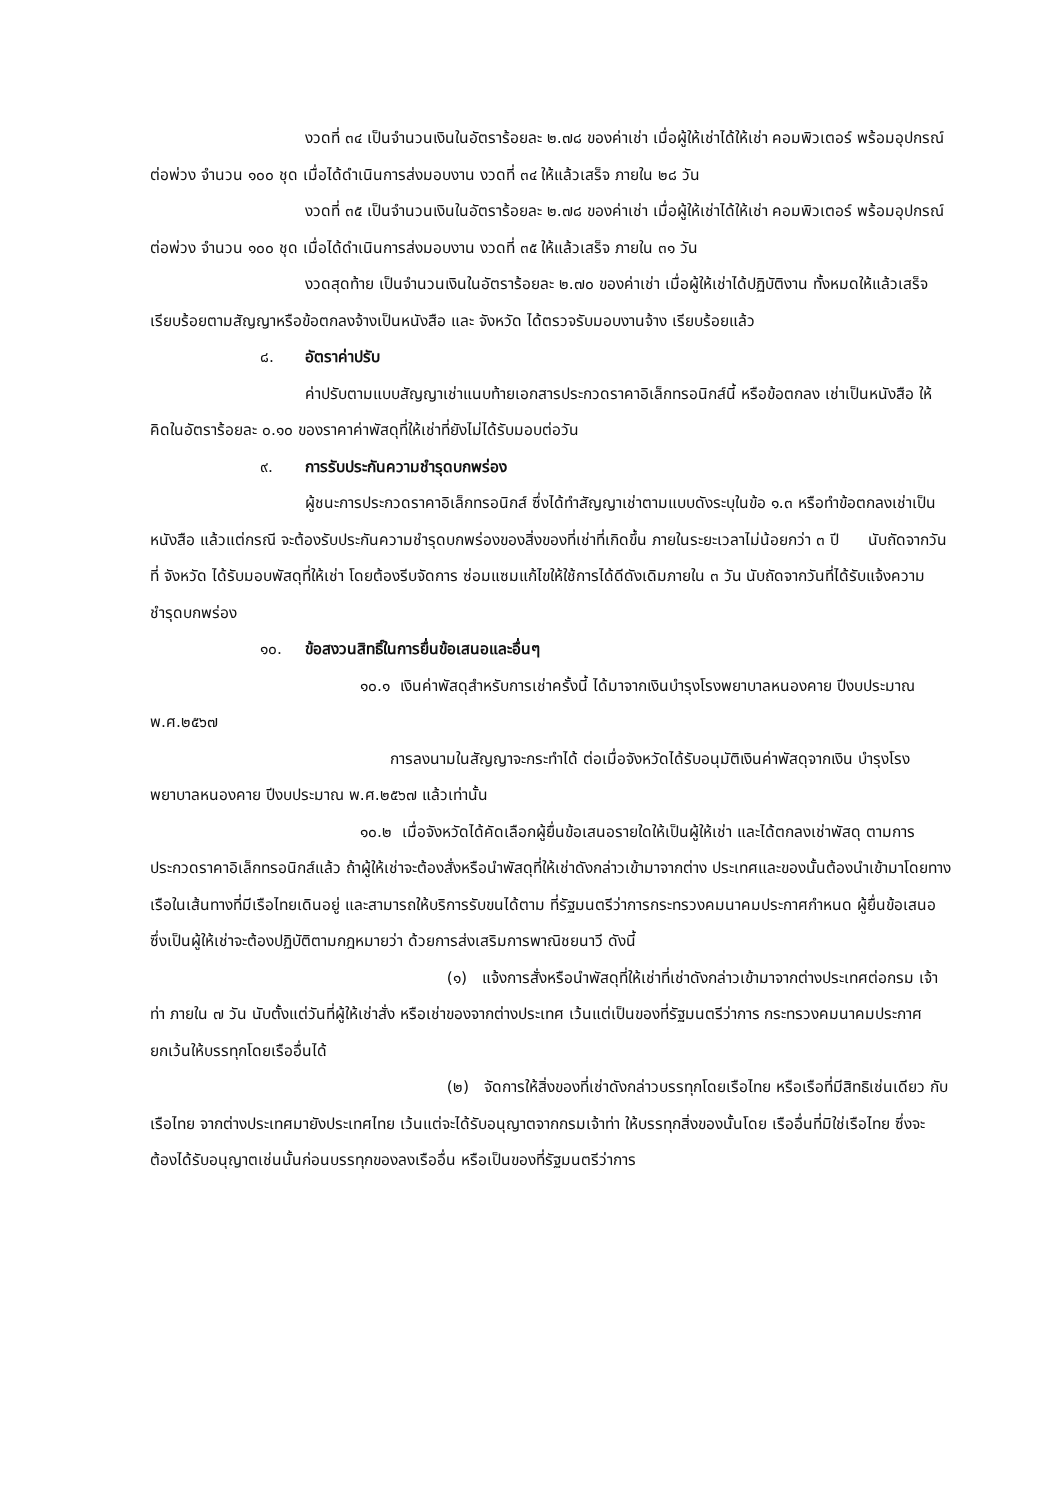งวดที่ ๓๔ เป็นจำนวนเงินในอัตราร้อยละ ๒.๗๘ ของค่าเช่า เมื่อผู้ให้เช่าได้ให้เช่า คอมพิวเตอร์ พร้อมอุปกรณ์ต่อพ่วง จำนวน ๑๐๐ ชุด เมื่อได้ดำเนินการส่งมอบงาน งวดที่ ๓๔ ให้แล้วเสร็จ ภายใน ๒๘ วัน
งวดที่ ๓๕ เป็นจำนวนเงินในอัตราร้อยละ ๒.๗๘ ของค่าเช่า เมื่อผู้ให้เช่าได้ให้เช่า คอมพิวเตอร์ พร้อมอุปกรณ์ต่อพ่วง จำนวน ๑๐๐ ชุด เมื่อได้ดำเนินการส่งมอบงาน งวดที่ ๓๕ ให้แล้วเสร็จ ภายใน ๓๑ วัน
งวดสุดท้าย เป็นจำนวนเงินในอัตราร้อยละ ๒.๗๐ ของค่าเช่า เมื่อผู้ให้เช่าได้ปฏิบัติงาน ทั้งหมดให้แล้วเสร็จเรียบร้อยตามสัญญาหรือข้อตกลงจ้างเป็นหนังสือ และ จังหวัด ได้ตรวจรับมอบงานจ้าง เรียบร้อยแล้ว
๘. อัตราค่าปรับ
ค่าปรับตามแบบสัญญาเช่าแนบท้ายเอกสารประกวดราคาอิเล็กทรอนิกส์นี้ หรือข้อตกลง เช่าเป็นหนังสือ ให้คิดในอัตราร้อยละ ๐.๑๐ ของราคาค่าพัสดุที่ให้เช่าที่ยังไม่ได้รับมอบต่อวัน
๙. การรับประกันความชำรุดบกพร่อง
ผู้ชนะการประกวดราคาอิเล็กทรอนิกส์ ซึ่งได้ทำสัญญาเช่าตามแบบดังระบุในข้อ ๑.๓ หรือทำข้อตกลงเช่าเป็นหนังสือ แล้วแต่กรณี จะต้องรับประกันความชำรุดบกพร่องของสิ่งของที่เช่าที่เกิดขึ้น ภายในระยะเวลาไม่น้อยกว่า ๓ ปี นับถัดจากวันที่ จังหวัด ได้รับมอบพัสดุที่ให้เช่า โดยต้องรีบจัดการ ซ่อมแซมแก้ไขให้ใช้การได้ดีดังเดิมภายใน ๓ วัน นับถัดจากวันที่ได้รับแจ้งความชำรุดบกพร่อง
๑๐. ข้อสงวนสิทธิ์ในการยื่นข้อเสนอและอื่นๆ
๑๐.๑ เงินค่าพัสดุสำหรับการเช่าครั้งนี้ ได้มาจากเงินบำรุงโรงพยาบาลหนองคาย ปีงบประมาณ พ.ศ.๒๕๖๗
การลงนามในสัญญาจะกระทำได้ ต่อเมื่อจังหวัดได้รับอนุมัติเงินค่าพัสดุจากเงิน บำรุงโรงพยาบาลหนองคาย ปีงบประมาณ พ.ศ.๒๕๖๗ แล้วเท่านั้น
๑๐.๒ เมื่อจังหวัดได้คัดเลือกผู้ยื่นข้อเสนอรายใดให้เป็นผู้ให้เช่า และได้ตกลงเช่าพัสดุ ตามการประกวดราคาอิเล็กทรอนิกส์แล้ว ถ้าผู้ให้เช่าจะต้องสั่งหรือนำพัสดุที่ให้เช่าดังกล่าวเข้ามาจากต่าง ประเทศและของนั้นต้องนำเข้ามาโดยทางเรือในเส้นทางที่มีเรือไทยเดินอยู่ และสามารถให้บริการรับขนได้ตาม ที่รัฐมนตรีว่าการกระทรวงคมนาคมประกาศกำหนด ผู้ยื่นข้อเสนอซึ่งเป็นผู้ให้เช่าจะต้องปฏิบัติตามกฎหมายว่า ด้วยการส่งเสริมการพาณิชยนาวี ดังนี้
(๑) แจ้งการสั่งหรือนำพัสดุที่ให้เช่าที่เช่าดังกล่าวเข้ามาจากต่างประเทศต่อกรม เจ้าท่า ภายใน ๗ วัน นับตั้งแต่วันที่ผู้ให้เช่าสั่ง หรือเช่าของจากต่างประเทศ เว้นแต่เป็นของที่รัฐมนตรีว่าการ กระทรวงคมนาคมประกาศยกเว้นให้บรรทุกโดยเรืออื่นได้
(๒) จัดการให้สิ่งของที่เช่าดังกล่าวบรรทุกโดยเรือไทย หรือเรือที่มีสิทธิเช่นเดียว กับเรือไทย จากต่างประเทศมายังประเทศไทย เว้นแต่จะได้รับอนุญาตจากกรมเจ้าท่า ให้บรรทุกสิ่งของนั้นโดย เรืออื่นที่มิใช่เรือไทย ซึ่งจะต้องได้รับอนุญาตเช่นนั้นก่อนบรรทุกของลงเรืออื่น หรือเป็นของที่รัฐมนตรีว่าการ